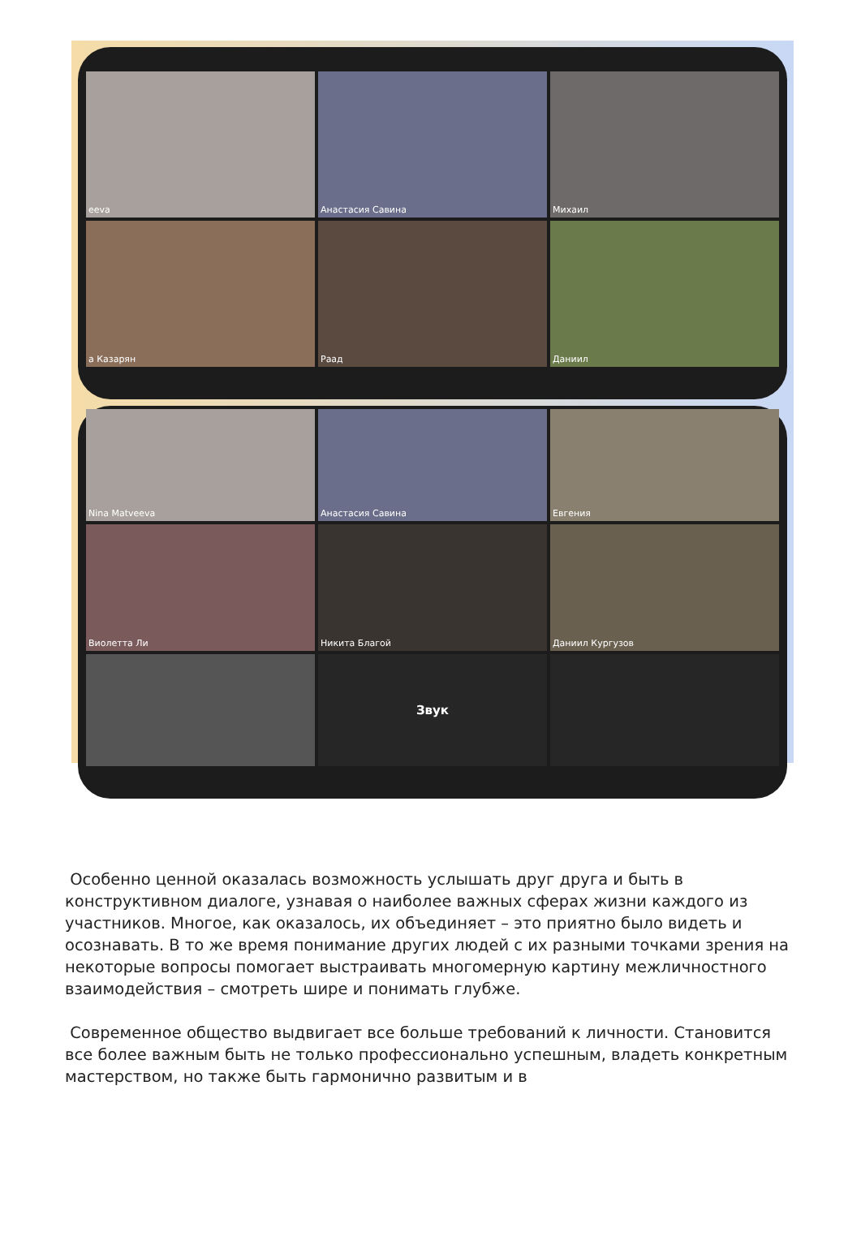eeva
Анастасия Савина
Михаил
а Казарян
Раад
Даниил
Nina Matveeva
Анастасия Савина
Евгения
Виолетта Ли
Никита Благой
Даниил Кургузов
Звук
Особенно ценной оказалась возможность услышать друг друга и быть в конструктивном диалоге, узнавая о наиболее важных сферах жизни каждого из участников. Многое, как оказалось, их объединяет – это приятно было видеть и осознавать. В то же время понимание других людей с их разными точками зрения на некоторые вопросы помогает выстраивать многомерную картину межличностного взаимодействия – смотреть шире и понимать глубже.
Современное общество выдвигает все больше требований к личности. Становится все более важным быть не только профессионально успешным, владеть конкретным мастерством, но также быть гармонично развитым и в